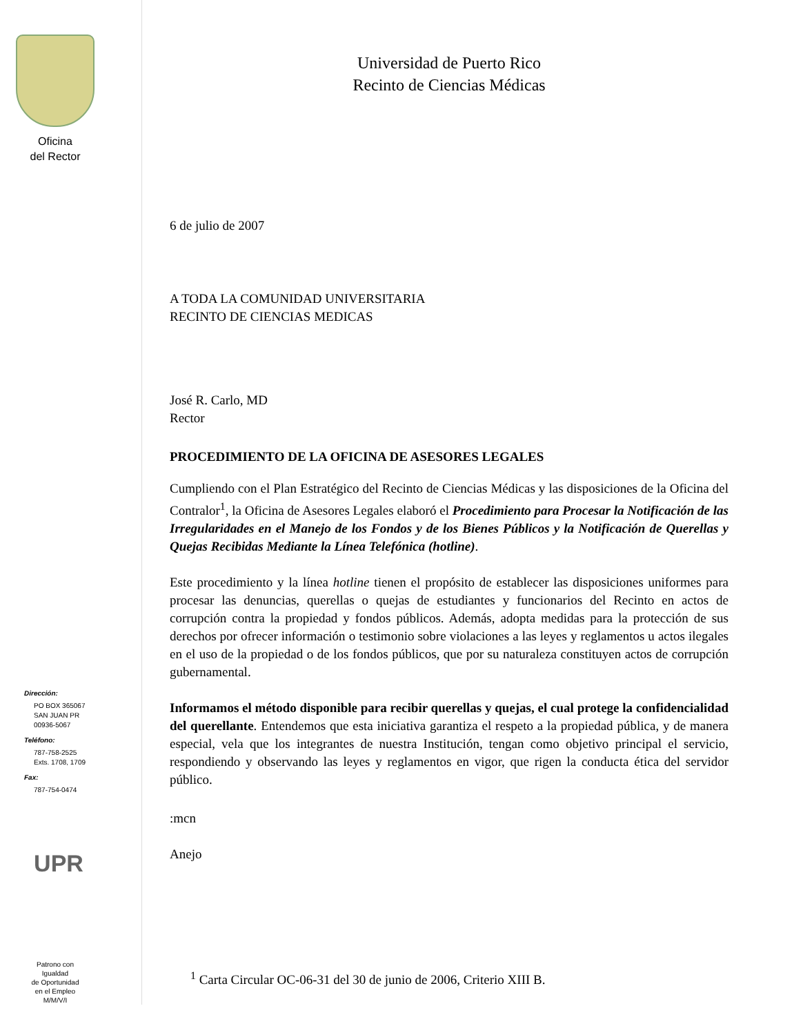Oficina
del Rector
Dirección:
PO BOX 365067
SAN JUAN PR
00936-5067
Teléfono:
787-758-2525
Exts. 1708, 1709
Fax:
787-754-0474
UPR
Patrono con
Igualdad
de Oportunidad
en el Empleo
M/M/V/I
Universidad de Puerto Rico
Recinto de Ciencias Médicas
6 de julio de 2007
A TODA LA COMUNIDAD UNIVERSITARIA
RECINTO DE CIENCIAS MEDICAS
José R. Carlo, MD
Rector
PROCEDIMIENTO DE LA OFICINA DE ASESORES LEGALES
Cumpliendo con el Plan Estratégico del Recinto de Ciencias Médicas y las disposiciones de la Oficina del Contralor<sup>1</sup>, la Oficina de Asesores Legales elaboró el Procedimiento para Procesar la Notificación de las Irregularidades en el Manejo de los Fondos y de los Bienes Públicos y la Notificación de Querellas y Quejas Recibidas Mediante la Línea Telefónica (hotline).
Este procedimiento y la línea hotline tienen el propósito de establecer las disposiciones uniformes para procesar las denuncias, querellas o quejas de estudiantes y funcionarios del Recinto en actos de corrupción contra la propiedad y fondos públicos. Además, adopta medidas para la protección de sus derechos por ofrecer información o testimonio sobre violaciones a las leyes y reglamentos u actos ilegales en el uso de la propiedad o de los fondos públicos, que por su naturaleza constituyen actos de corrupción gubernamental.
Informamos el método disponible para recibir querellas y quejas, el cual protege la confidencialidad del querellante. Entendemos que esta iniciativa garantiza el respeto a la propiedad pública, y de manera especial, vela que los integrantes de nuestra Institución, tengan como objetivo principal el servicio, respondiendo y observando las leyes y reglamentos en vigor, que rigen la conducta ética del servidor público.
:mcn
Anejo
<sup>1</sup> Carta Circular OC-06-31 del 30 de junio de 2006, Criterio XIII B.